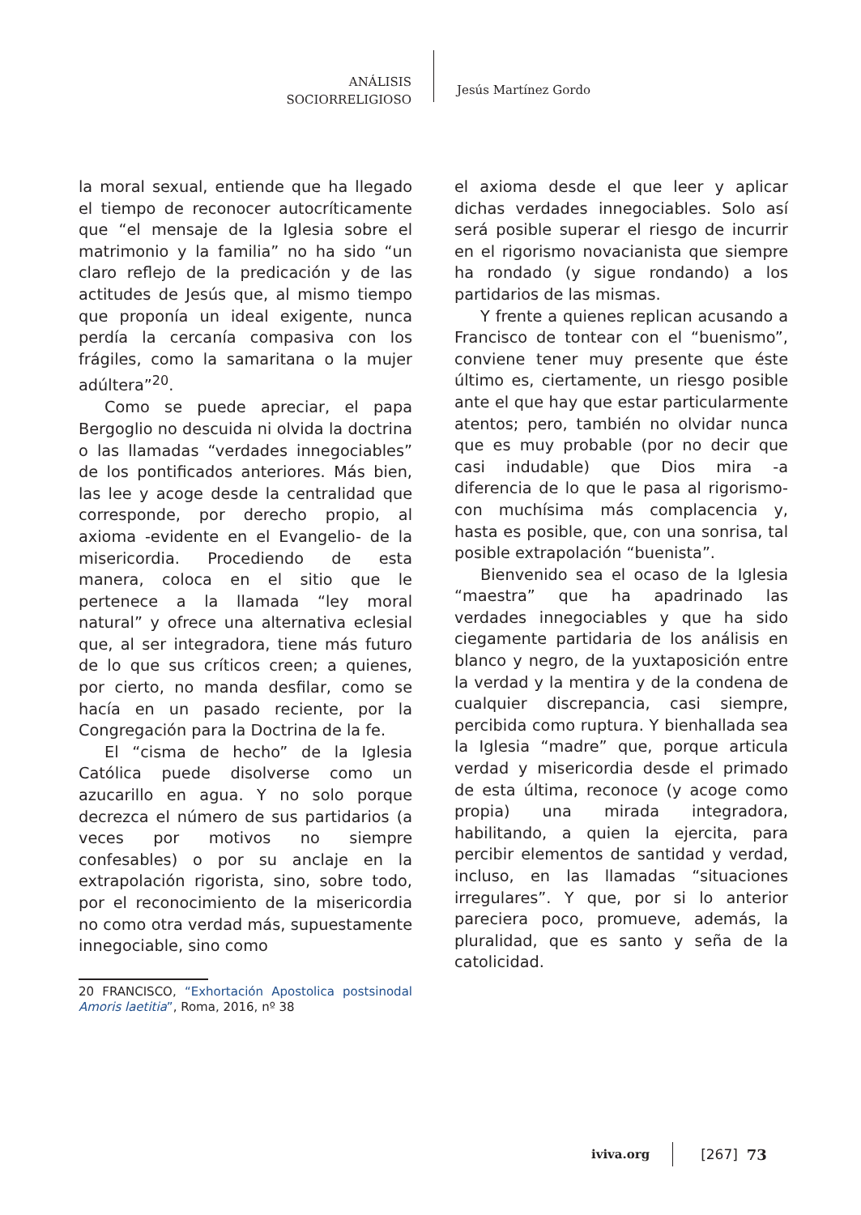ANÁLISIS
SOCIORRELIGIOSO
Jesús Martínez Gordo
la moral sexual, entiende que ha llegado el tiempo de reconocer autocríticamente que “el mensaje de la Iglesia sobre el matrimonio y la familia” no ha sido “un claro reflejo de la predicación y de las actitudes de Jesús que, al mismo tiempo que proponía un ideal exigente, nunca perdía la cercanía compasiva con los frágiles, como la samaritana o la mujer adúltera”<sup>20</sup>.
Como se puede apreciar, el papa Bergoglio no descuida ni olvida la doctrina o las llamadas “verdades innegociables” de los pontificados anteriores. Más bien, las lee y acoge desde la centralidad que corresponde, por derecho propio, al axioma -evidente en el Evangelio- de la misericordia. Procediendo de esta manera, coloca en el sitio que le pertenece a la llamada “ley moral natural” y ofrece una alternativa eclesial que, al ser integradora, tiene más futuro de lo que sus críticos creen; a quienes, por cierto, no manda desfilar, como se hacía en un pasado reciente, por la Congregación para la Doctrina de la fe.
El “cisma de hecho” de la Iglesia Católica puede disolverse como un azucarillo en agua. Y no solo porque decrezca el número de sus partidarios (a veces por motivos no siempre confesables) o por su anclaje en la extrapolación rigorista, sino, sobre todo, por el reconocimiento de la misericordia no como otra verdad más, supuestamente innegociable, sino como
20 FRANCISCO, “Exhortación Apostolica postsinodal Amoris laetitia”, Roma, 2016, nº 38
el axioma desde el que leer y aplicar dichas verdades innegociables. Solo así será posible superar el riesgo de incurrir en el rigorismo novacianista que siempre ha rondado (y sigue rondando) a los partidarios de las mismas.
Y frente a quienes replican acusando a Francisco de tontear con el “buenismo”, conviene tener muy presente que éste último es, ciertamente, un riesgo posible ante el que hay que estar particularmente atentos; pero, también no olvidar nunca que es muy probable (por no decir que casi indudable) que Dios mira -a diferencia de lo que le pasa al rigorismo- con muchísima más complacencia y, hasta es posible, que, con una sonrisa, tal posible extrapolación “buenista”.
Bienvenido sea el ocaso de la Iglesia “maestra” que ha apadrinado las verdades innegociables y que ha sido ciegamente partidaria de los análisis en blanco y negro, de la yuxtaposición entre la verdad y la mentira y de la condena de cualquier discrepancia, casi siempre, percibida como ruptura. Y bienhallada sea la Iglesia “madre” que, porque articula verdad y misericordia desde el primado de esta última, reconoce (y acoge como propia) una mirada integradora, habilitando, a quien la ejercita, para percibir elementos de santidad y verdad, incluso, en las llamadas “situaciones irregulares”. Y que, por si lo anterior pareciera poco, promueve, además, la pluralidad, que es santo y seña de la catolicidad.
iviva.org [267] 73